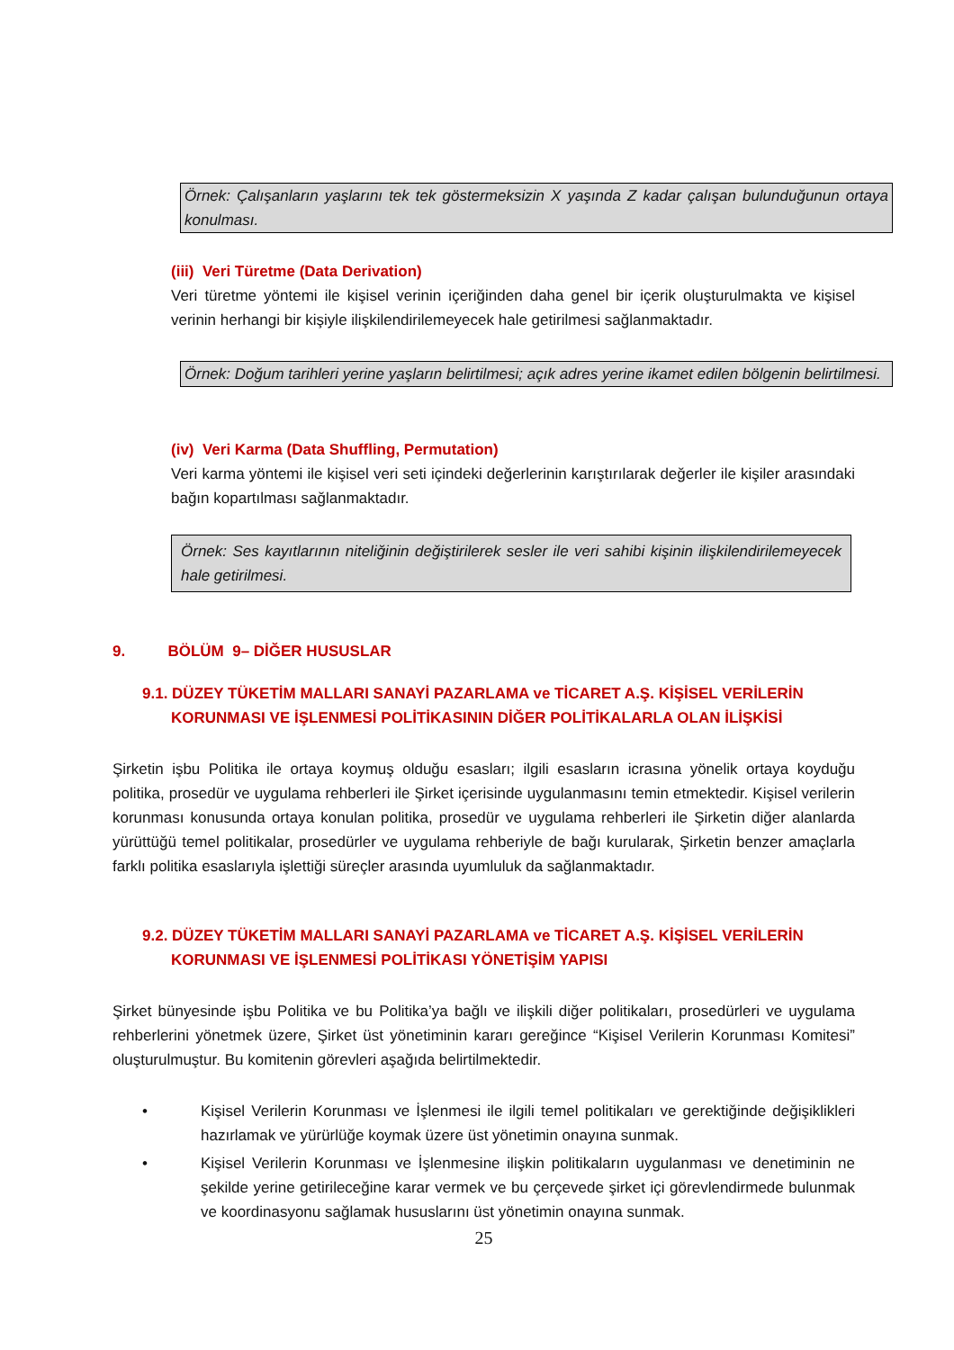Örnek: Çalışanların yaşlarını tek tek göstermeksizin X yaşında Z kadar çalışan bulunduğunun ortaya konulması.
(iii) Veri Türetme (Data Derivation)
Veri türetme yöntemi ile kişisel verinin içeriğinden daha genel bir içerik oluşturulmakta ve kişisel verinin herhangi bir kişiyle ilişkilendirilemeyecek hale getirilmesi sağlanmaktadır.
Örnek: Doğum tarihleri yerine yaşların belirtilmesi; açık adres yerine ikamet edilen bölgenin belirtilmesi.
(iv) Veri Karma (Data Shuffling, Permutation)
Veri karma yöntemi ile kişisel veri seti içindeki değerlerinin karıştırılarak değerler ile kişiler arasındaki bağın kopartılması sağlanmaktadır.
Örnek: Ses kayıtlarının niteliğinin değiştirilerek sesler ile veri sahibi kişinin ilişkilendirilemeyecek hale getirilmesi.
9. BÖLÜM 9– DİĞER HUSUSLAR
9.1. DÜZEY TÜKETİM MALLARI SANAYİ PAZARLAMA ve TİCARET A.Ş. KİŞİSEL VERİLERİN KORUNMASI VE İŞLENMESİ POLİTİKASININ DİĞER POLİTİKALARLA OLAN İLİŞKİSİ
Şirketin işbu Politika ile ortaya koymuş olduğu esasları; ilgili esasların icrasına yönelik ortaya koyduğu politika, prosedür ve uygulama rehberleri ile Şirket içerisinde uygulanmasını temin etmektedir. Kişisel verilerin korunması konusunda ortaya konulan politika, prosedür ve uygulama rehberleri ile Şirketin diğer alanlarda yürüttüğü temel politikalar, prosedürler ve uygulama rehberiyle de bağı kurularak, Şirketin benzer amaçlarla farklı politika esaslarıyla işlettiği süreçler arasında uyumluluk da sağlanmaktadır.
9.2. DÜZEY TÜKETİM MALLARI SANAYİ PAZARLAMA ve TİCARET A.Ş. KİŞİSEL VERİLERİN KORUNMASI VE İŞLENMESİ POLİTİKASI YÖNETİŞİM YAPISI
Şirket bünyesinde işbu Politika ve bu Politika’ya bağlı ve ilişkili diğer politikaları, prosedürleri ve uygulama rehberlerini yönetmek üzere, Şirket üst yönetiminin kararı gereğince “Kişisel Verilerin Korunması Komitesi” oluşturulmuştur. Bu komitenin görevleri aşağıda belirtilmektedir.
• Kişisel Verilerin Korunması ve İşlenmesi ile ilgili temel politikaları ve gerektiğinde değişiklikleri hazırlamak ve yürürlüğe koymak üzere üst yönetimin onayına sunmak.
• Kişisel Verilerin Korunması ve İşlenmesine ilişkin politikaların uygulanması ve denetiminin ne şekilde yerine getirileceğine karar vermek ve bu çerçevede şirket içi görevlendirmede bulunmak ve koordinasyonu sağlamak hususlarını üst yönetimin onayına sunmak.
25